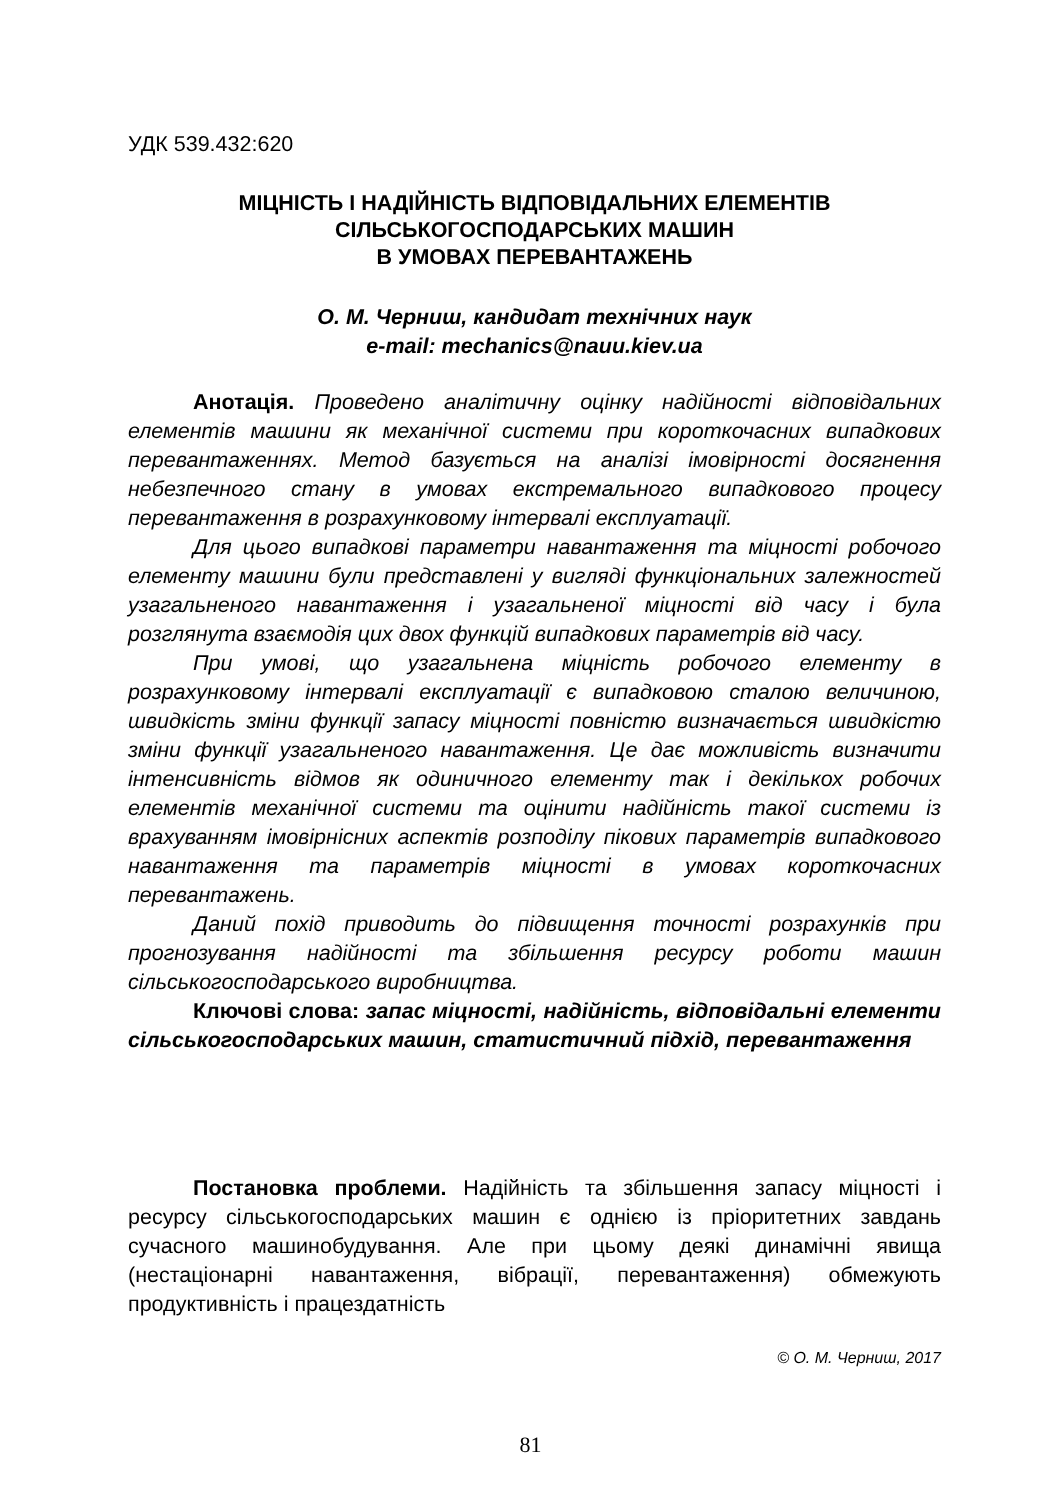УДК 539.432:620
МІЦНІСТЬ І НАДІЙНІСТЬ ВІДПОВІДАЛЬНИХ ЕЛЕМЕНТІВ
СІЛЬСЬКОГОСПОДАРСЬКИХ МАШИН
В УМОВАХ ПЕРЕВАНТАЖЕНЬ
О. М. Черниш, кандидат технічних наук
e-mail: mechanics@nauu.kiev.ua
Анотація. Проведено аналітичну оцінку надійності відповідальних елементів машини як механічної системи при короткочасних випадкових перевантаженнях. Метод базується на аналізі імовірності досягнення небезпечного стану в умовах екстремального випадкового процесу перевантаження в розрахунковому інтервалі експлуатації.
Для цього випадкові параметри навантаження та міцності робочого елементу машини були представлені у вигляді функціональних залежностей узагальненого навантаження і узагальненої міцності від часу і була розглянута взаємодія цих двох функцій випадкових параметрів від часу.
При умові, що узагальнена міцність робочого елементу в розрахунковому інтервалі експлуатації є випадковою сталою величиною, швидкість зміни функції запасу міцності повністю визначається швидкістю зміни функції узагальненого навантаження. Це дає можливість визначити інтенсивність відмов як одиничного елементу так і декількох робочих елементів механічної системи та оцінити надійність такої системи із врахуванням імовірнісних аспектів розподілу пікових параметрів випадкового навантаження та параметрів міцності в умовах короткочасних перевантажень.
Даний похід приводить до підвищення точності розрахунків при прогнозування надійності та збільшення ресурсу роботи машин сільськогосподарського виробництва.
Ключові слова: запас міцності, надійність, відповідальні елементи сільськогосподарських машин, статистичний підхід, перевантаження
Постановка проблеми. Надійність та збільшення запасу міцності і ресурсу сільськогосподарських машин є однією із пріоритетних завдань сучасного машинобудування. Але при цьому деякі динамічні явища (нестаціонарні навантаження, вібрації, перевантаження) обмежують продуктивність і працездатність
© О. М. Черниш, 2017
81